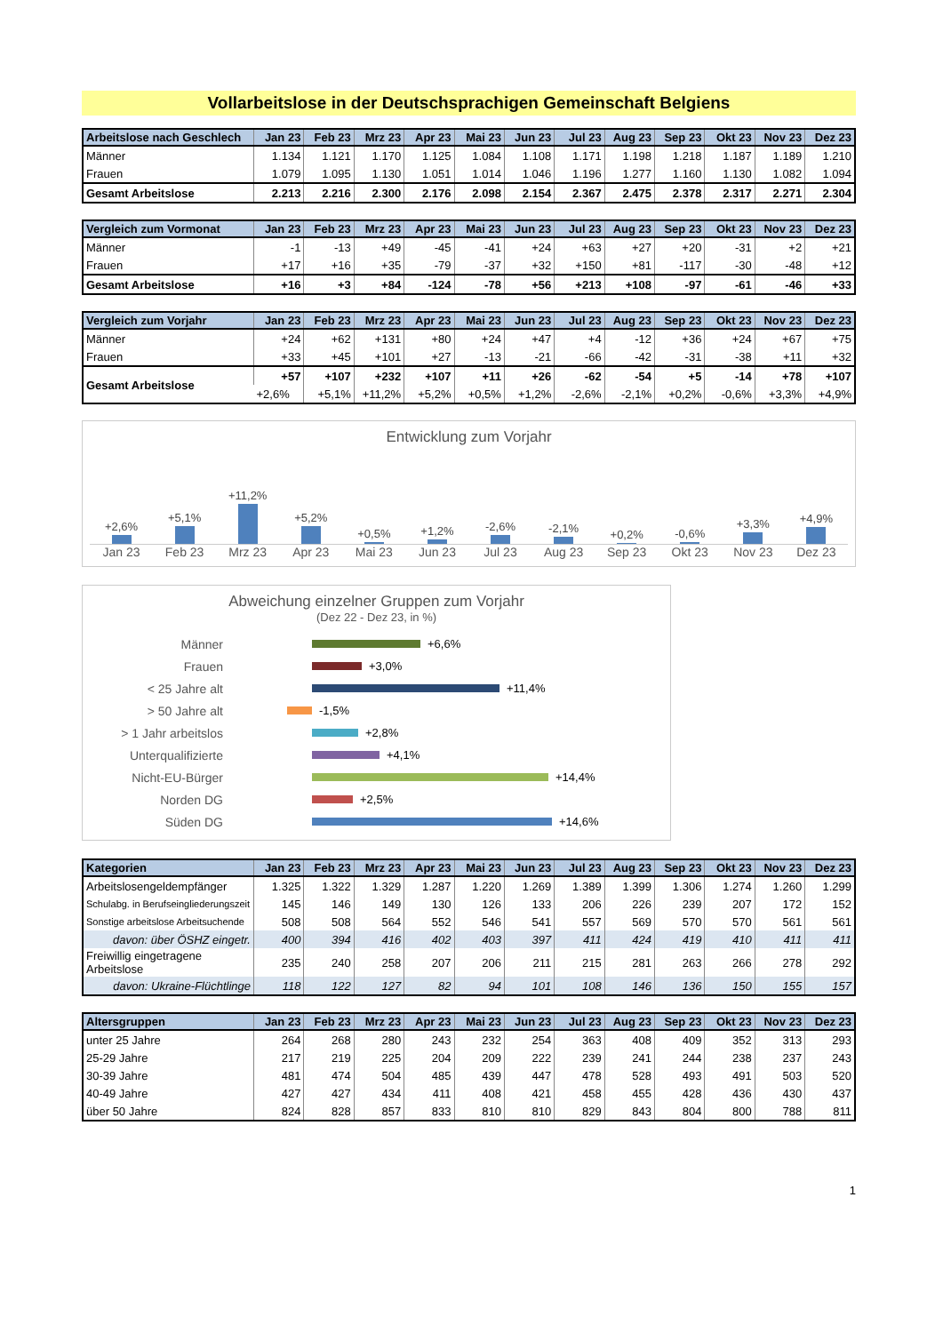Vollarbeitslose in der Deutschsprachigen Gemeinschaft Belgiens
| Arbeitslose nach Geschlech | Jan 23 | Feb 23 | Mrz 23 | Apr 23 | Mai 23 | Jun 23 | Jul 23 | Aug 23 | Sep 23 | Okt 23 | Nov 23 | Dez 23 |
| --- | --- | --- | --- | --- | --- | --- | --- | --- | --- | --- | --- | --- |
| Männer | 1.134 | 1.121 | 1.170 | 1.125 | 1.084 | 1.108 | 1.171 | 1.198 | 1.218 | 1.187 | 1.189 | 1.210 |
| Frauen | 1.079 | 1.095 | 1.130 | 1.051 | 1.014 | 1.046 | 1.196 | 1.277 | 1.160 | 1.130 | 1.082 | 1.094 |
| Gesamt Arbeitslose | 2.213 | 2.216 | 2.300 | 2.176 | 2.098 | 2.154 | 2.367 | 2.475 | 2.378 | 2.317 | 2.271 | 2.304 |
| Vergleich zum Vormonat | Jan 23 | Feb 23 | Mrz 23 | Apr 23 | Mai 23 | Jun 23 | Jul 23 | Aug 23 | Sep 23 | Okt 23 | Nov 23 | Dez 23 |
| --- | --- | --- | --- | --- | --- | --- | --- | --- | --- | --- | --- | --- |
| Männer | -1 | -13 | +49 | -45 | -41 | +24 | +63 | +27 | +20 | -31 | +2 | +21 |
| Frauen | +17 | +16 | +35 | -79 | -37 | +32 | +150 | +81 | -117 | -30 | -48 | +12 |
| Gesamt Arbeitslose | +16 | +3 | +84 | -124 | -78 | +56 | +213 | +108 | -97 | -61 | -46 | +33 |
| Vergleich zum Vorjahr | Jan 23 | Feb 23 | Mrz 23 | Apr 23 | Mai 23 | Jun 23 | Jul 23 | Aug 23 | Sep 23 | Okt 23 | Nov 23 | Dez 23 |
| --- | --- | --- | --- | --- | --- | --- | --- | --- | --- | --- | --- | --- |
| Männer | +24 | +62 | +131 | +80 | +24 | +47 | +4 | -12 | +36 | +24 | +67 | +75 |
| Frauen | +33 | +45 | +101 | +27 | -13 | -21 | -66 | -42 | -31 | -38 | +11 | +32 |
| Gesamt Arbeitslose | +57 | +107 | +232 | +107 | +11 | +26 | -62 | -54 | +5 | -14 | +78 | +107 |
| | +2,6% | +5,1% | +11,2% | +5,2% | +0,5% | +1,2% | -2,6% | -2,1% | +0,2% | -0,6% | +3,3% | +4,9% |
Entwicklung zum Vorjahr
+2,6%
+5,1%
+11,2%
+5,2%
+0,5%
+1,2%
-2,6%
-2,1%
+0,2%
-0,6%
+3,3%
+4,9%
Jan 23 Feb 23 Mrz 23 Apr 23 Mai 23 Jun 23 Jul 23 Aug 23 Sep 23 Okt 23 Nov 23 Dez 23
Abweichung einzelner Gruppen zum Vorjahr
(Dez 22 - Dez 23, in %)
Männer
+6,6%
Frauen
+3,0%
< 25 Jahre alt
+11,4%
> 50 Jahre alt
-1,5%
> 1 Jahr arbeitslos
+2,8%
Unterqualifizierte
+4,1%
Nicht-EU-Bürger
+14,4%
Norden DG
+2,5%
Süden DG
+14,6%
| Kategorien | Jan 23 | Feb 23 | Mrz 23 | Apr 23 | Mai 23 | Jun 23 | Jul 23 | Aug 23 | Sep 23 | Okt 23 | Nov 23 | Dez 23 |
| --- | --- | --- | --- | --- | --- | --- | --- | --- | --- | --- | --- | --- |
| Arbeitslosengeldempfänger | 1.325 | 1.322 | 1.329 | 1.287 | 1.220 | 1.269 | 1.389 | 1.399 | 1.306 | 1.274 | 1.260 | 1.299 |
| Schulabg. in Berufseingliederungszeit | 145 | 146 | 149 | 130 | 126 | 133 | 206 | 226 | 239 | 207 | 172 | 152 |
| Sonstige arbeitslose Arbeitsuchende | 508 | 508 | 564 | 552 | 546 | 541 | 557 | 569 | 570 | 570 | 561 | 561 |
| davon: über ÖSHZ eingetr. | 400 | 394 | 416 | 402 | 403 | 397 | 411 | 424 | 419 | 410 | 411 | 411 |
| Freiwillig eingetragene Arbeitslose | 235 | 240 | 258 | 207 | 206 | 211 | 215 | 281 | 263 | 266 | 278 | 292 |
| davon: Ukraine-Flüchtlinge | 118 | 122 | 127 | 82 | 94 | 101 | 108 | 146 | 136 | 150 | 155 | 157 |
| Altersgruppen | Jan 23 | Feb 23 | Mrz 23 | Apr 23 | Mai 23 | Jun 23 | Jul 23 | Aug 23 | Sep 23 | Okt 23 | Nov 23 | Dez 23 |
| --- | --- | --- | --- | --- | --- | --- | --- | --- | --- | --- | --- | --- |
| unter 25 Jahre | 264 | 268 | 280 | 243 | 232 | 254 | 363 | 408 | 409 | 352 | 313 | 293 |
| 25-29 Jahre | 217 | 219 | 225 | 204 | 209 | 222 | 239 | 241 | 244 | 238 | 237 | 243 |
| 30-39 Jahre | 481 | 474 | 504 | 485 | 439 | 447 | 478 | 528 | 493 | 491 | 503 | 520 |
| 40-49 Jahre | 427 | 427 | 434 | 411 | 408 | 421 | 458 | 455 | 428 | 436 | 430 | 437 |
| über 50 Jahre | 824 | 828 | 857 | 833 | 810 | 810 | 829 | 843 | 804 | 800 | 788 | 811 |
1